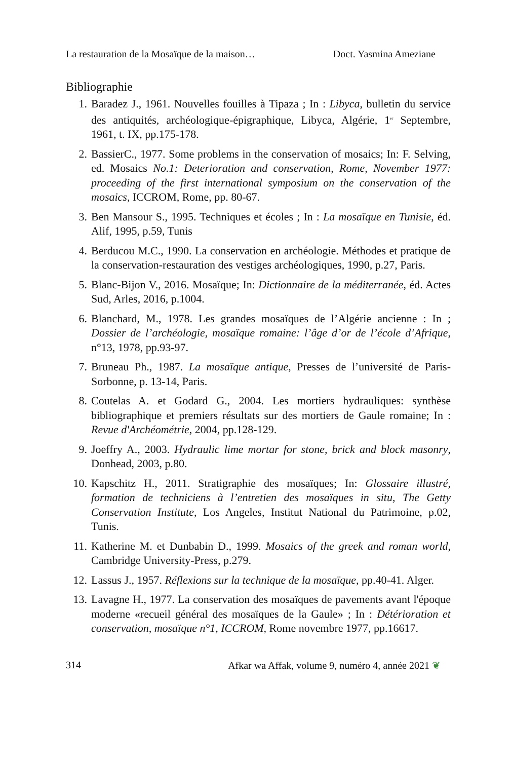La restauration de la Mosaïque de la maison… Doct. Yasmina Ameziane
Bibliographie
1. Baradez J., 1961. Nouvelles fouilles à Tipaza ; In : Libyca, bulletin du service des antiquités, archéologique-épigraphique, Libyca, Algérie, 1<sup>er</sup> Septembre, 1961, t. IX, pp.175-178.
2. BassierC., 1977. Some problems in the conservation of mosaics; In: F. Selving, ed. Mosaics No.1: Deterioration and conservation, Rome, November 1977: proceeding of the first international symposium on the conservation of the mosaics, ICCROM, Rome, pp. 80-67.
3. Ben Mansour S., 1995. Techniques et écoles ; In : La mosaïque en Tunisie, éd. Alif, 1995, p.59, Tunis
4. Berducou M.C., 1990. La conservation en archéologie. Méthodes et pratique de la conservation-restauration des vestiges archéologiques, 1990, p.27, Paris.
5. Blanc-Bijon V., 2016. Mosaïque; In: Dictionnaire de la méditerranée, éd. Actes Sud, Arles, 2016, p.1004.
6. Blanchard, M., 1978. Les grandes mosaïques de l’Algérie ancienne : In ; Dossier de l’archéologie, mosaïque romaine: l’âge d’or de l’école d’Afrique, n°13, 1978, pp.93-97.
7. Bruneau Ph., 1987. La mosaïque antique, Presses de l’université de Paris-Sorbonne, p. 13-14, Paris.
8. Coutelas A. et Godard G., 2004. Les mortiers hydrauliques: synthèse bibliographique et premiers résultats sur des mortiers de Gaule romaine; In : Revue d'Archéométrie, 2004, pp.128-129.
9. Joeffry A., 2003. Hydraulic lime mortar for stone, brick and block masonry, Donhead, 2003, p.80.
10. Kapschitz H., 2011. Stratigraphie des mosaïques; In: Glossaire illustré, formation de techniciens à l’entretien des mosaïques in situ, The Getty Conservation Institute, Los Angeles, Institut National du Patrimoine, p.02, Tunis.
11. Katherine M. et Dunbabin D., 1999. Mosaics of the greek and roman world, Cambridge University-Press, p.279.
12. Lassus J., 1957. Réflexions sur la technique de la mosaïque, pp.40-41. Alger.
13. Lavagne H., 1977. La conservation des mosaïques de pavements avant l'époque moderne «recueil général des mosaïques de la Gaule» ; In : Détérioration et conservation, mosaïque n°1, ICCROM, Rome novembre 1977, pp.16617.
314 Afkar wa Affak, volume 9, numéro 4, année 2021 ❦